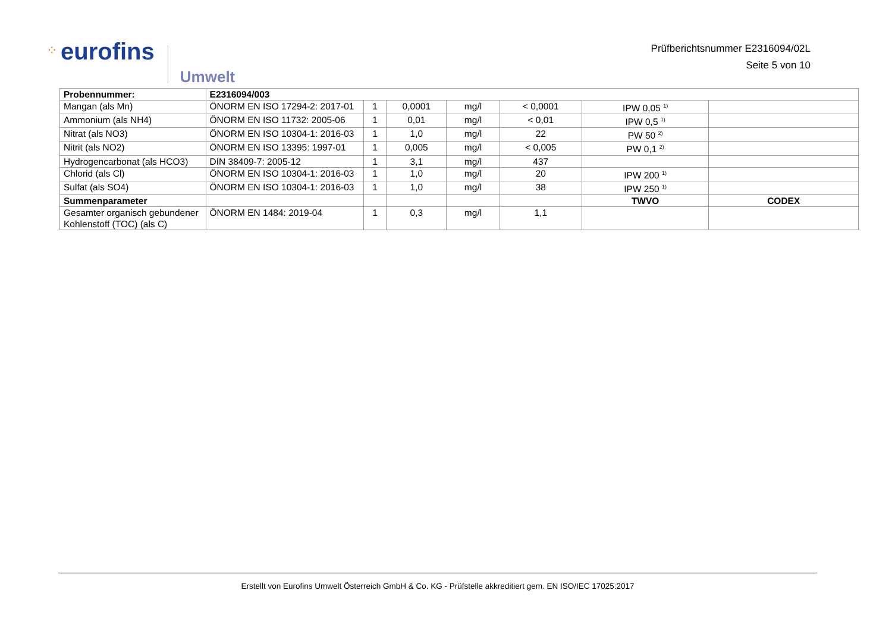⁘ eurofins
Umwelt
Prüfberichtsnummer E2316094/02L
Seite 5 von 10
| Probennummer: | E2316094/003 | | | | | | |
| Mangan (als Mn) | ÖNORM EN ISO 17294-2: 2017-01 | 1 | 0,0001 | mg/l | < 0,0001 | IPW 0,05 <sup>1)</sup> | |
| Ammonium (als NH4) | ÖNORM EN ISO 11732: 2005-06 | 1 | 0,01 | mg/l | < 0,01 | IPW 0,5 <sup>1)</sup> | |
| Nitrat (als NO3) | ÖNORM EN ISO 10304-1: 2016-03 | 1 | 1,0 | mg/l | 22 | PW 50 <sup>2)</sup> | |
| Nitrit (als NO2) | ÖNORM EN ISO 13395: 1997-01 | 1 | 0,005 | mg/l | < 0,005 | PW 0,1 <sup>2)</sup> | |
| Hydrogencarbonat (als HCO3) | DIN 38409-7: 2005-12 | 1 | 3,1 | mg/l | 437 | | |
| Chlorid (als Cl) | ÖNORM EN ISO 10304-1: 2016-03 | 1 | 1,0 | mg/l | 20 | IPW 200 <sup>1)</sup> | |
| Sulfat (als SO4) | ÖNORM EN ISO 10304-1: 2016-03 | 1 | 1,0 | mg/l | 38 | IPW 250 <sup>1)</sup> | |
| Summenparameter | | | | | | TWVO | CODEX |
| Gesamter organisch gebundener Kohlenstoff (TOC) (als C) | ÖNORM EN 1484: 2019-04 | 1 | 0,3 | mg/l | 1,1 | | |
Erstellt von Eurofins Umwelt Österreich GmbH & Co. KG - Prüfstelle akkreditiert gem. EN ISO/IEC 17025:2017